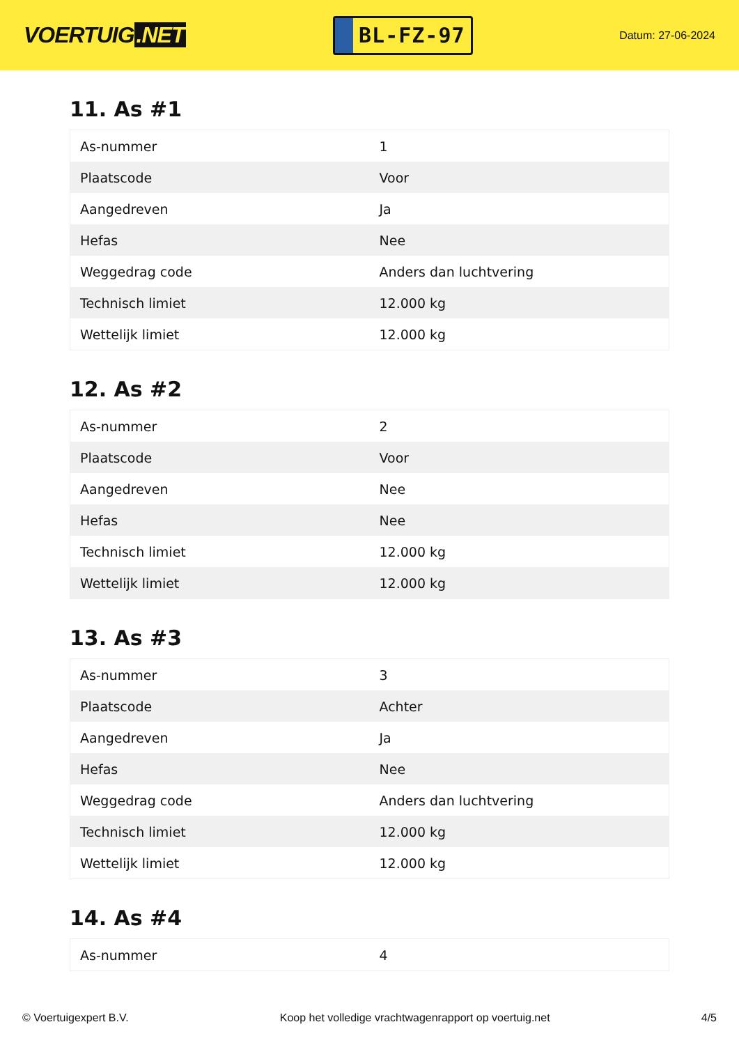VOERTUIG.NET
BL-FZ-97
Datum: 27-06-2024
11. As #1
| As-nummer | 1 |
| Plaatscode | Voor |
| Aangedreven | Ja |
| Hefas | Nee |
| Weggedrag code | Anders dan luchtvering |
| Technisch limiet | 12.000 kg |
| Wettelijk limiet | 12.000 kg |
12. As #2
| As-nummer | 2 |
| Plaatscode | Voor |
| Aangedreven | Nee |
| Hefas | Nee |
| Technisch limiet | 12.000 kg |
| Wettelijk limiet | 12.000 kg |
13. As #3
| As-nummer | 3 |
| Plaatscode | Achter |
| Aangedreven | Ja |
| Hefas | Nee |
| Weggedrag code | Anders dan luchtvering |
| Technisch limiet | 12.000 kg |
| Wettelijk limiet | 12.000 kg |
14. As #4
| As-nummer | 4 |
© Voertuigexpert B.V. Koop het volledige vrachtwagenrapport op voertuig.net 4/5